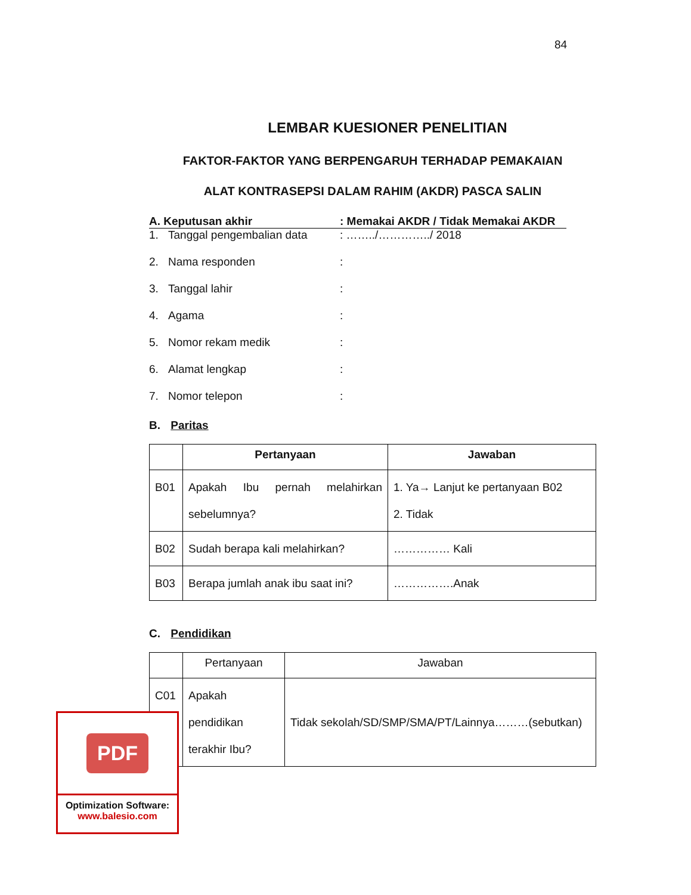84
LEMBAR KUESIONER PENELITIAN
FAKTOR-FAKTOR YANG BERPENGARUH TERHADAP PEMAKAIAN
ALAT KONTRASEPSI DALAM RAHIM (AKDR) PASCA SALIN
A. Keputusan akhir : Memakai AKDR / Tidak Memakai AKDR
1. Tanggal pengembalian data : ……../…………../ 2018
2. Nama responden :
3. Tanggal lahir :
4. Agama :
5. Nomor rekam medik :
6. Alamat lengkap :
7. Nomor telepon :
B. Paritas
| | Pertanyaan | Jawaban |
| --- | --- | --- |
| B01 | Apakah Ibu pernah melahirkan sebelumnya? | 1. Ya→ Lanjut ke pertanyaan B02 2. Tidak |
| B02 | Sudah berapa kali melahirkan? | …………… Kali |
| B03 | Berapa jumlah anak ibu saat ini? | …………….Anak |
C. Pendidikan
| | Pertanyaan | Jawaban |
| --- | --- | --- |
| C01 | Apakah pendidikan terakhir Ibu? | Tidak sekolah/SD/SMP/SMA/PT/Lainnya………(sebutkan) |
PDF
Optimization Software:
www.balesio.com